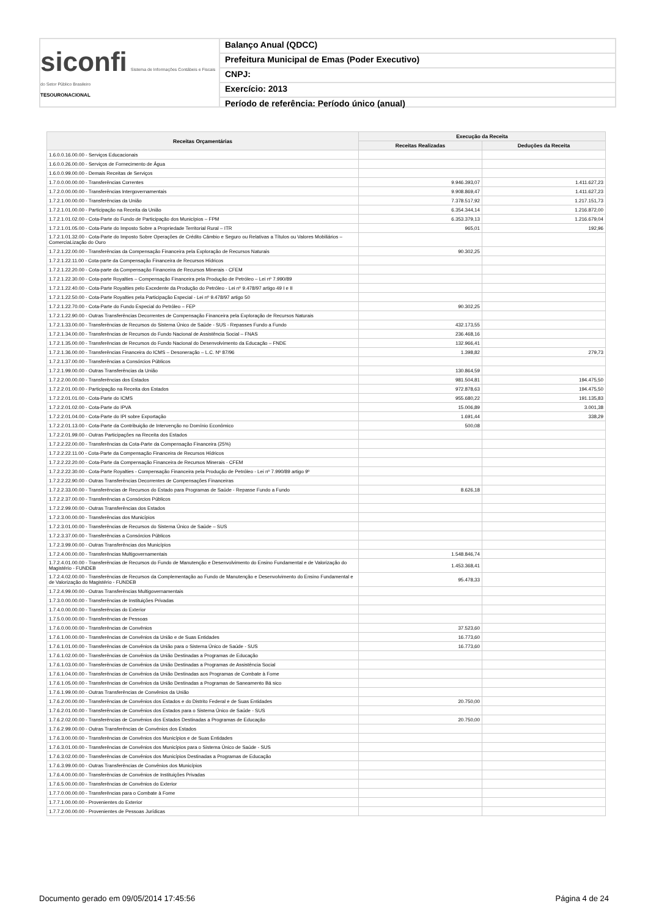siconfi Sistema de Informações Contábeis e Fiscais do Setor Público Brasileiro
TESOURONACIONAL
Balanço Anual (QDCC)
Prefeitura Municipal de Emas (Poder Executivo)
CNPJ:
Exercício: 2013
Período de referência: Período único (anual)
| Receitas Orçamentárias | Execução da Receita | |
| --- | --- | --- |
| | Receitas Realizadas | Deduções da Receita |
| 1.6.0.0.16.00.00 - Serviços Educacionais | | |
| 1.6.0.0.26.00.00 - Serviços de Fornecimento de Água | | |
| 1.6.0.0.99.00.00 - Demais Receitas de Serviços | | |
| 1.7.0.0.00.00.00 - Transferências Correntes | 9.946.393,07 | 1.411.627,23 |
| 1.7.2.0.00.00.00 - Transferências Intergovernamentais | 9.908.869,47 | 1.411.627,23 |
| 1.7.2.1.00.00.00 - Transferências da União | 7.378.517,92 | 1.217.151,73 |
| 1.7.2.1.01.00.00 - Participação na Receita da União | 6.354.344,14 | 1.216.872,00 |
| 1.7.2.1.01.02.00 - Cota-Parte do Fundo de Participação dos Municípios – FPM | 6.353.379,13 | 1.216.679,04 |
| 1.7.2.1.01.05.00 - Cota-Parte do Imposto Sobre a Propriedade Territorial Rural – ITR | 965,01 | 192,96 |
| 1.7.2.1.01.32.00 - Cota-Parte do Imposto Sobre Operações de Crédito Câmbio e Seguro ou Relativas a Títulos ou Valores Mobiliários – ComerciaLização do Ouro | | |
| 1.7.2.1.22.00.00 - Transferências da Compensação Financeira pela Exploração de Recursos Naturais | 90.302,25 | |
| 1.7.2.1.22.11.00 - Cota-parte da Compensação Financeira de Recursos Hídricos | | |
| 1.7.2.1.22.20.00 - Cota-parte da Compensação Financeira de Recursos Minerais - CFEM | | |
| 1.7.2.1.22.30.00 - Cota-parte Royalties – Compensação Financeira pela Produção de Petróleo – Lei nº 7.990/89 | | |
| 1.7.2.1.22.40.00 - Cota-Parte Royalties pelo Excedente da Produção do Petróleo - Lei nº 9.478/97 artigo 49 I e II | | |
| 1.7.2.1.22.50.00 - Cota-Parte Royalties pela Participação Especial - Lei nº 9.478/97 artigo 50 | | |
| 1.7.2.1.22.70.00 - Cota-Parte do Fundo Especial do Petróleo – FEP | 90.302,25 | |
| 1.7.2.1.22.90.00 - Outras Transferências Decorrentes de Compensação Financeira pela Exploração de Recursos Naturais | | |
| 1.7.2.1.33.00.00 - Transferências de Recursos do Sistema Único de Saúde - SUS - Repasses Fundo a Fundo | 432.173,55 | |
| 1.7.2.1.34.00.00 - Transferências de Recursos do Fundo Nacional de Assistência Social – FNAS | 236.468,16 | |
| 1.7.2.1.35.00.00 - Transferências de Recursos do Fundo Nacional do Desenvolvimento da Educação – FNDE | 132.966,41 | |
| 1.7.2.1.36.00.00 - Transferências Financeira do ICMS – Desoneração – L.C. Nº 87/96 | 1.398,82 | 279,73 |
| 1.7.2.1.37.00.00 - Transferências a Consórcios Públicos | | |
| 1.7.2.1.99.00.00 - Outras Transferências da União | 130.864,59 | |
| 1.7.2.2.00.00.00 - Transferências dos Estados | 981.504,81 | 194.475,50 |
| 1.7.2.2.01.00.00 - Participação na Receita dos Estados | 972.878,63 | 194.475,50 |
| 1.7.2.2.01.01.00 - Cota-Parte do ICMS | 955.680,22 | 191.135,83 |
| 1.7.2.2.01.02.00 - Cota-Parte do IPVA | 15.006,89 | 3.001,38 |
| 1.7.2.2.01.04.00 - Cota-Parte do IPI sobre Exportação | 1.691,44 | 338,29 |
| 1.7.2.2.01.13.00 - Cota-Parte da Contribuição de Intervenção no Domínio Econômico | 500,08 | |
| 1.7.2.2.01.99.00 - Outras Participações na Receita dos Estados | | |
| 1.7.2.2.22.00.00 - Transferências da Cota-Parte da Compensação Financeira (25%) | | |
| 1.7.2.2.22.11.00 - Cota-Parte da Compensação Financeira de Recursos Hídricos | | |
| 1.7.2.2.22.20.00 - Cota-Parte da Compensação Financeira de Recursos Minerais - CFEM | | |
| 1.7.2.2.22.30.00 - Cota-Parte Royalties - Compensação Financeira pela Produção de Petróleo - Lei nº 7.990/89 artigo 9º | | |
| 1.7.2.2.22.90.00 - Outras Transferências Decorrentes de Compensações Financeiras | | |
| 1.7.2.2.33.00.00 - Transferências de Recursos do Estado para Programas de Saúde - Repasse Fundo a Fundo | 8.626,18 | |
| 1.7.2.2.37.00.00 - Transferências a Consórcios Públicos | | |
| 1.7.2.2.99.00.00 - Outras Transferências dos Estados | | |
| 1.7.2.3.00.00.00 - Transferências dos Municípios | | |
| 1.7.2.3.01.00.00 - Transferências de Recursos do Sistema Único de Saúde – SUS | | |
| 1.7.2.3.37.00.00 - Transferências a Consórcios Públicos | | |
| 1.7.2.3.99.00.00 - Outras Transferências dos Municípios | | |
| 1.7.2.4.00.00.00 - Transferências Multigovernamentais | 1.548.846,74 | |
| 1.7.2.4.01.00.00 - Transferências de Recursos do Fundo de Manutenção e Desenvolvimento do Ensino Fundamental e de Valorização do Magistério - FUNDEB | 1.453.368,41 | |
| 1.7.2.4.02.00.00 - Transferências de Recursos da Complementação ao Fundo de Manutenção e Desenvolvimento do Ensino Fundamental e de Valorização do Magistério - FUNDEB | 95.478,33 | |
| 1.7.2.4.99.00.00 - Outras Transferências Multigovernamentais | | |
| 1.7.3.0.00.00.00 - Transferências de Instituições Privadas | | |
| 1.7.4.0.00.00.00 - Transferências do Exterior | | |
| 1.7.5.0.00.00.00 - Transferências de Pessoas | | |
| 1.7.6.0.00.00.00 - Transferências de Convênios | 37.523,60 | |
| 1.7.6.1.00.00.00 - Transferências de Convênios da União e de Suas Entidades | 16.773,60 | |
| 1.7.6.1.01.00.00 - Transferências de Convênios da União para o Sistema Único de Saúde - SUS | 16.773,60 | |
| 1.7.6.1.02.00.00 - Transferências de Convênios da União Destinadas a Programas de Educação | | |
| 1.7.6.1.03.00.00 - Transferências de Convênios da União Destinadas a Programas de Assistência Social | | |
| 1.7.6.1.04.00.00 - Transferências de Convênios da União Destinadas aos Programas de Combate à Fome | | |
| 1.7.6.1.05.00.00 - Transferências de Convênios da União Destinadas a Programas de Saneamento Bá sico | | |
| 1.7.6.1.99.00.00 - Outras Transferências de Convênios da União | | |
| 1.7.6.2.00.00.00 - Transferências de Convênios dos Estados e do Distrito Federal e de Suas Entidades | 20.750,00 | |
| 1.7.6.2.01.00.00 - Transferências de Convênios dos Estados para o Sistema Único de Saúde - SUS | | |
| 1.7.6.2.02.00.00 - Transferências de Convênios dos Estados Destinadas a Programas de Educação | 20.750,00 | |
| 1.7.6.2.99.00.00 - Outras Transferências de Convênios dos Estados | | |
| 1.7.6.3.00.00.00 - Transferências de Convênios dos Municípios e de Suas Entidades | | |
| 1.7.6.3.01.00.00 - Transferências de Convênios dos Municípios para o Sistema Único de Saúde - SUS | | |
| 1.7.6.3.02.00.00 - Transferências de Convênios dos Municípios Destinadas a Programas de Educação | | |
| 1.7.6.3.99.00.00 - Outras Transferências de Convênios dos Municípios | | |
| 1.7.6.4.00.00.00 - Transferências de Convênios de Instituições Privadas | | |
| 1.7.6.5.00.00.00 - Transferências de Convênios do Exterior | | |
| 1.7.7.0.00.00.00 - Transferências para o Combate à Fome | | |
| 1.7.7.1.00.00.00 - Provenientes do Exterior | | |
| 1.7.7.2.00.00.00 - Provenientes de Pessoas Jurídicas | | |
Documento gerado em 09/05/2014 17:45:56
Página 4 de 24